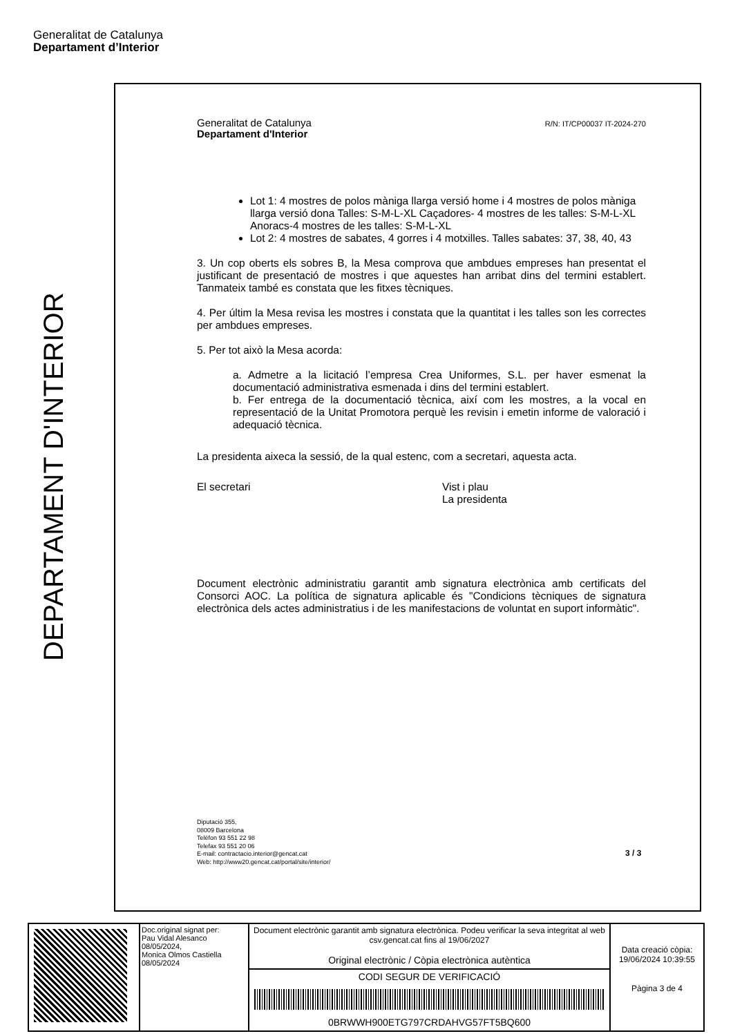Generalitat de Catalunya
Departament d’Interior
DEPARTAMENT D'INTERIOR
Generalitat de Catalunya
Departament d'Interior
R/N: IT/CP00037 IT-2024-270
Lot 1: 4 mostres de polos màniga llarga versió home i 4 mostres de polos màniga llarga versió dona Talles: S-M-L-XL Caçadores- 4 mostres de les talles: S-M-L-XL Anoracs-4 mostres de les talles: S-M-L-XL
Lot 2: 4 mostres de sabates, 4 gorres i 4 motxilles. Talles sabates: 37, 38, 40, 43
3. Un cop oberts els sobres B, la Mesa comprova que ambdues empreses han presentat el justificant de presentació de mostres i que aquestes han arribat dins del termini establert. Tanmateix també es constata que les fitxes tècniques.
4. Per últim la Mesa revisa les mostres i constata que la quantitat i les talles son les correctes per ambdues empreses.
5. Per tot això la Mesa acorda:
a. Admetre a la licitació l’empresa Crea Uniformes, S.L. per haver esmenat la documentació administrativa esmenada i dins del termini establert.
b. Fer entrega de la documentació tècnica, així com les mostres, a la vocal en representació de la Unitat Promotora perquè les revisin i emetin informe de valoració i adequació tècnica.
La presidenta aixeca la sessió, de la qual estenc, com a secretari, aquesta acta.
El secretari Vist i plau
La presidenta
Document electrònic administratiu garantit amb signatura electrònica amb certificats del Consorci AOC. La política de signatura aplicable és "Condicions tècniques de signatura electrònica dels actes administratius i de les manifestacions de voluntat en suport informàtic".
Diputació 355,
08009 Barcelona
Telèfon 93 551 22 98
Telefax 93 551 20 06
E-mail: contractacio.interior@gencat.cat
Web: http://www20.gencat.cat/portal/site/interior/
3 / 3
| | Doc.original signat per: Pau Vidal Alesanco 08/05/2024, Monica Olmos Castiella 08/05/2024 | Document electrònic garantit amb signatura electrònica. Podeu verificar la seva integritat al web csv.gencat.cat fins al 19/06/2027 Original electrònic / Còpia electrònica autèntica | Data creació còpia: 19/06/2024 10:39:55 Pàgina 3 de 4 |
| | | CODI SEGUR DE VERIFICACIÓ 0BRWWH900ETG797CRDAHVG57FT5BQ600 | |